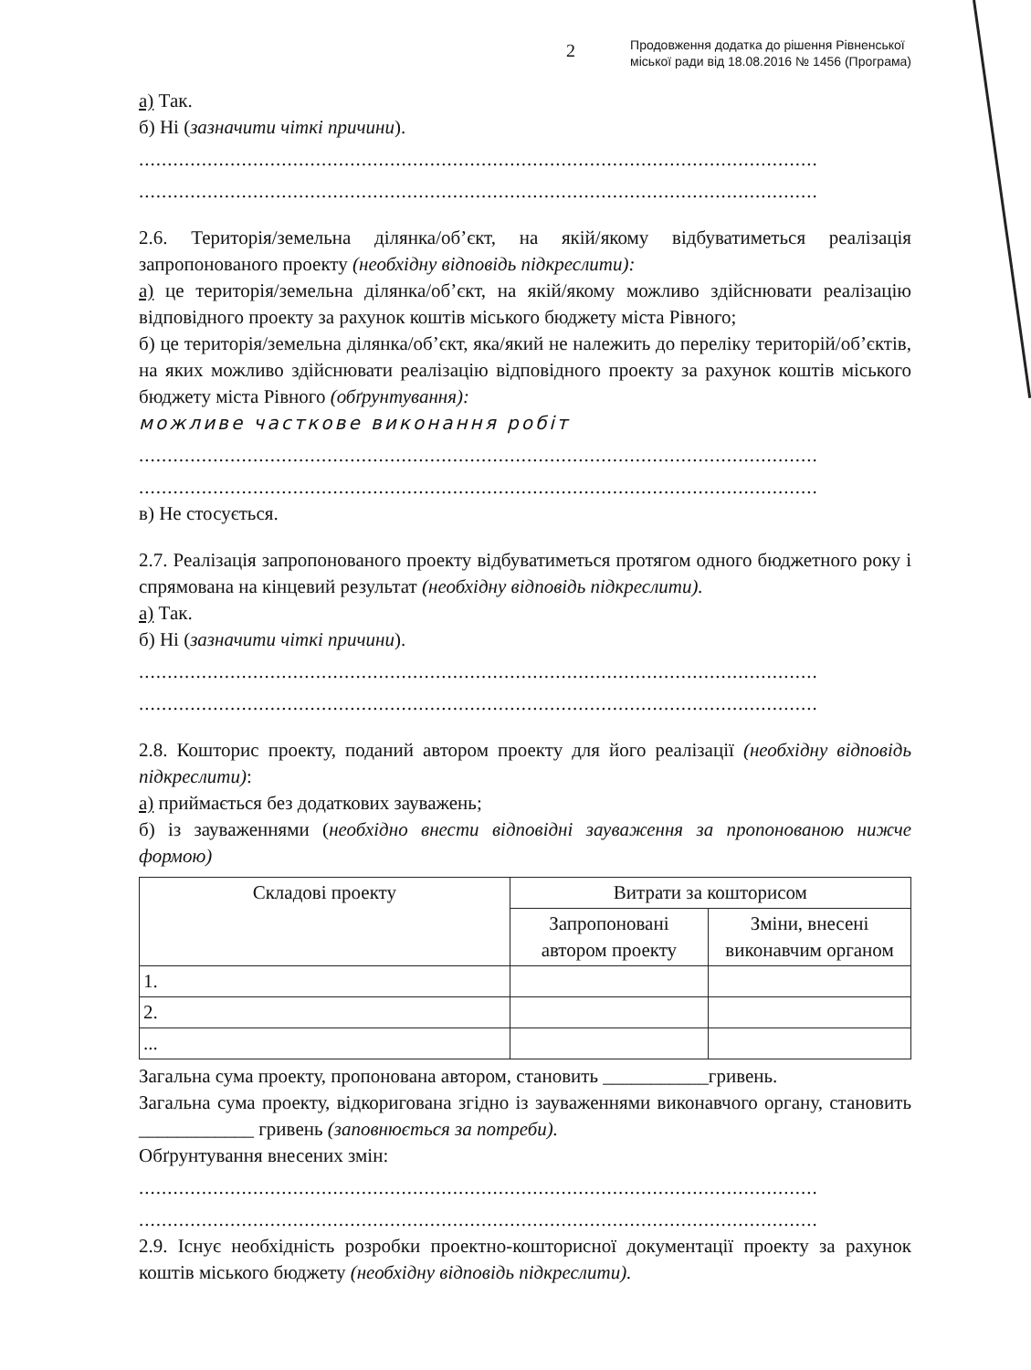2 Продовження додатка до рішення Рівненської
міської ради від 18.08.2016 № 1456 (Програма)
а) Так.
б) Ні (зазначити чіткі причини).
.......................................................................................................................
.......................................................................................................................
2.6. Територія/земельна ділянка/об’єкт, на якій/якому відбуватиметься реалізація запропонованого проекту (необхідну відповідь підкреслити):
а) це територія/земельна ділянка/об’єкт, на якій/якому можливо здійснювати реалізацію відповідного проекту за рахунок коштів міського бюджету міста Рівного;
б) це територія/земельна ділянка/об’єкт, яка/який не належить до переліку територій/об’єктів, на яких можливо здійснювати реалізацію відповідного проекту за рахунок коштів міського бюджету міста Рівного (обґрунтування):
можливе часткове виконання робіт
.......................................................................................................................
.......................................................................................................................
в) Не стосується.
2.7. Реалізація запропонованого проекту відбуватиметься протягом одного бюджетного року і спрямована на кінцевий результат (необхідну відповідь підкреслити).
а) Так.
б) Ні (зазначити чіткі причини).
.......................................................................................................................
.......................................................................................................................
2.8. Кошторис проекту, поданий автором проекту для його реалізації (необхідну відповідь підкреслити):
а) приймається без додаткових зауважень;
б) із зауваженнями (необхідно внести відповідні зауваження за пропонованою нижче формою)
| Складові проекту | Витрати за кошторисом | |
| --- | --- | --- |
| | Запропоновані автором проекту | Зміни, внесені виконавчим органом |
| 1. | | |
| 2. | | |
| ... | | |
Загальна сума проекту, пропонована автором, становить ___________гривень.
Загальна сума проекту, відкоригована згідно із зауваженнями виконавчого органу, становить ____________ гривень (заповнюється за потреби).
Обґрунтування внесених змін:
.......................................................................................................................
.......................................................................................................................
2.9. Існує необхідність розробки проектно-кошторисної документації проекту за рахунок коштів міського бюджету (необхідну відповідь підкреслити).